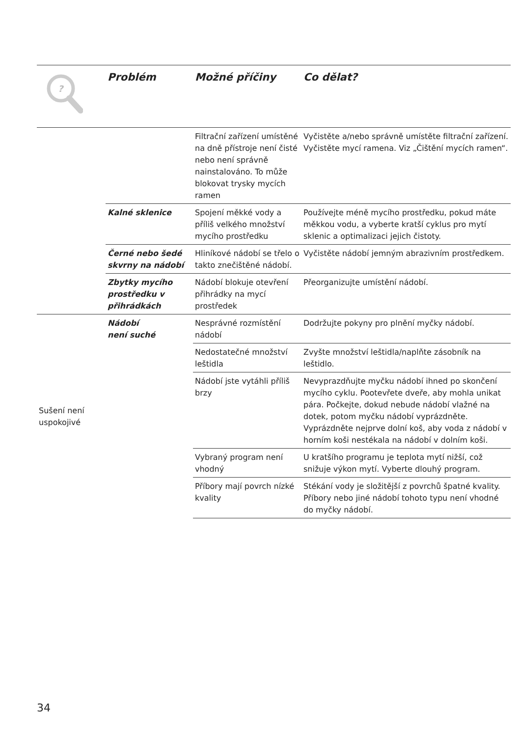| ? | Problém | Možné příčiny | Co dělat? |
| --- | --- | --- | --- |
| | | Filtrační zařízení umístěné na dně přístroje není čisté nebo není správně nainstalováno. To může blokovat trysky mycích ramen | Vyčistěte a/nebo správně umístěte filtrační zařízení. Vyčistěte mycí ramena. Viz „Čištění mycích ramen“. |
| | Kalné sklenice | Spojení měkké vody a příliš velkého množství mycího prostředku | Používejte méně mycího prostředku, pokud máte měkkou vodu, a vyberte kratší cyklus pro mytí sklenic a optimalizaci jejich čistoty. |
| | Černé nebo šedé skvrny na nádobí | Hliníkové nádobí se třelo o takto znečištěné nádobí. | Vyčistěte nádobí jemným abrazivním prostředkem. |
| | Zbytky mycího prostředku v přihrádkách | Nádobí blokuje otevření přihrádky na mycí prostředek | Přeorganizujte umístění nádobí. |
| Sušení není uspokojivé | Nádobí není suché | Nesprávné rozmístění nádobí | Dodržujte pokyny pro plnění myčky nádobí. |
| | | Nedostatečné množství leštidla | Zvyšte množství leštidla/naplňte zásobník na leštidlo. |
| | | Nádobí jste vytáhli příliš brzy | Nevyprazdňujte myčku nádobí ihned po skončení mycího cyklu. Pootevřete dveře, aby mohla unikat pára. Počkejte, dokud nebude nádobí vlažné na dotek, potom myčku nádobí vyprázdněte. Vyprázdněte nejprve dolní koš, aby voda z nádobí v horním koši nestékala na nádobí v dolním koši. |
| | | Vybraný program není vhodný | U kratšího programu je teplota mytí nižší, což snižuje výkon mytí. Vyberte dlouhý program. |
| | | Příbory mají povrch nízké kvality | Stékání vody je složitější z povrchů špatné kvality. Příbory nebo jiné nádobí tohoto typu není vhodné do myčky nádobí. |
34